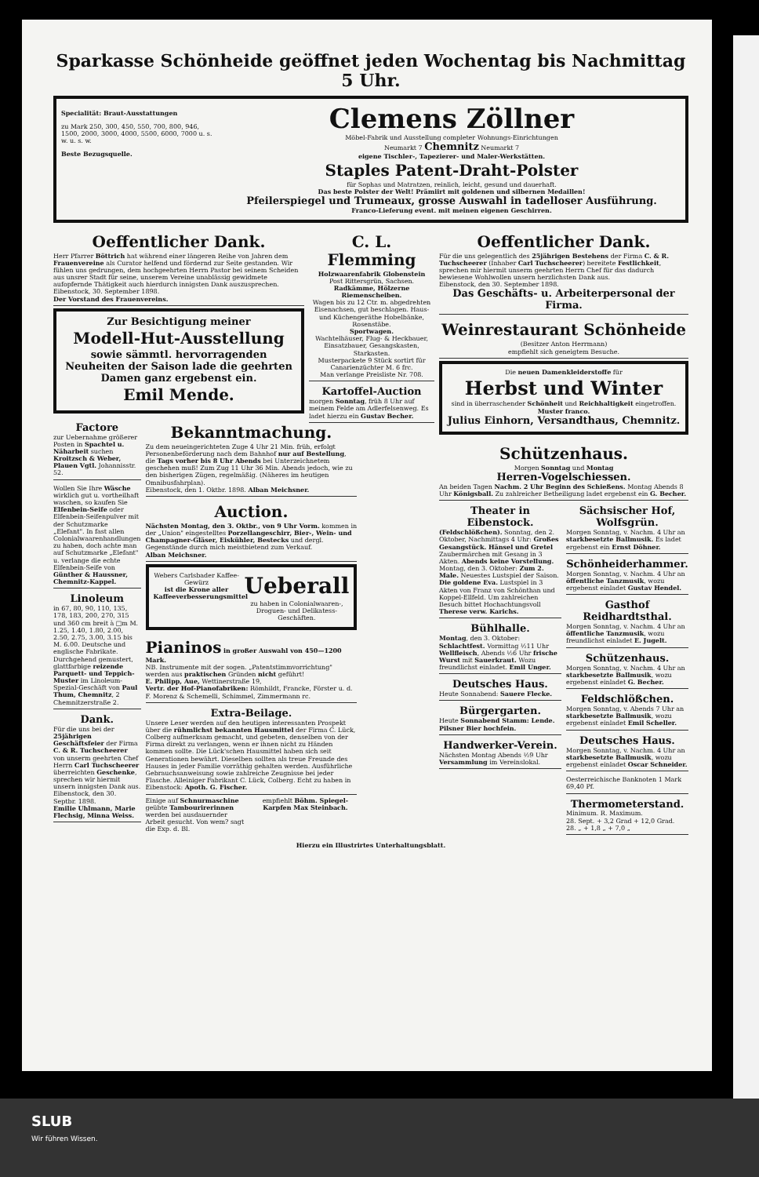Sparkasse Schönheide geöffnet jeden Wochentag bis Nachmittag 5 Uhr.
Specialität: Braut-Ausstattungen
zu Mark 250, 300, 450, 550, 700, 800, 946, 1500, 2000, 3000, 4000, 5500, 6000, 7000 u. s. w. u. s. w.
Beste Bezugsquelle.
Clemens Zöllner
Möbel-Fabrik und Ausstellung completer Wohnungs-Einrichtungen
Neumarkt 7 Chemnitz Neumarkt 7
eigene Tischler-, Tapezierer- und Maler-Werkstätten.
Staples Patent-Draht-Polster
für Sophas und Matratzen, reinlich, leicht, gesund und dauerhaft.
Das beste Polster der Welt! Prämiirt mit goldenen und silbernen Medaillen!
Pfeilerspiegel und Trumeaux, grosse Auswahl in tadelloser Ausführung.
Franco-Lieferung event. mit meinen eigenen Geschirren.
Oeffentlicher Dank.
Herr Pfarrer Böttrich hat während einer längeren Reihe von Jahren dem Frauenvereine als Curator helfend und fördernd zur Seite gestanden. Wir fühlen uns gedrungen, dem hochgeehrten Herrn Pastor bei seinem Scheiden aus unsrer Stadt für seine, unserem Vereine unablässig gewidmete aufopfernde Thätigkeit auch hierdurch innigsten Dank auszusprechen.
Eibenstock, 30. September 1898.
Der Vorstand des Frauenvereins.
Zur Besichtigung meiner
Modell-Hut-Ausstellung
sowie sämmtl. hervorragenden Neuheiten der Saison lade die geehrten Damen ganz ergebenst ein.
Emil Mende.
Factore
zur Uebernahme größerer Posten in Spachtel u. Näharbeit suchen Kroitzsch & Weber, Plauen Vgtl. Johannisstr. 52.
Wollen Sie Ihre Wäsche wirklich gut u. vortheilhaft waschen, so kaufen Sie Elfenbein-Seife oder Elfenbein-Seifenpulver mit der Schutzmarke „Elefant". In fast allen Colonialwaarenhandlungen zu haben, doch achte man auf Schutzmarke „Elefant" u. verlange die echte Elfenbein-Seife von Günther & Haussner, Chemnitz-Kappel.
Linoleum
in 67, 80, 90, 110, 135, 178, 183, 200, 270, 315 und 360 cm breit à □m M. 1.25, 1.40, 1.80, 2.00, 2.50, 2.75, 3.00, 3.15 bis M. 6.00. Deutsche und englische Fabrikate. Durchgehend gemustert, glattfarbige reizende Parquett- und Teppich-Muster im Linoleum-Spezial-Geschäft von Paul Thum, Chemnitz, 2 Chemnitzerstraße 2.
Dank.
Für die uns bei der 25jährigen Geschäftsfeier der Firma C. & R. Tuchscheerer von unserm geehrten Chef Herrn Carl Tuchscheerer überreichten Geschenke, sprechen wir hiermit unsern innigsten Dank aus.
Eibenstock, den 30. Septbr. 1898.
Emilie Uhlmann, Marie Flechsig, Minna Weiss.
Bekanntmachung.
Zu dem neueingerichteten Zuge 4 Uhr 21 Min. früh, erfolgt Personenbeförderung nach dem Bahnhof nur auf Bestellung, die Tags vorher bis 8 Uhr Abends bei Unterzeichnetem geschehen muß! Zum Zug 11 Uhr 36 Min. Abends jedoch, wie zu den bisherigen Zügen, regelmäßig. (Näheres im heutigen Omnibusfahrplan).
Eibenstock, den 1. Oktbr. 1898. Alban Meichsner.
Auction.
Nächsten Montag, den 3. Oktbr., von 9 Uhr Vorm. kommen in der „Union" eingestelltes Porzellangeschirr, Bier-, Wein- und Champagner-Gläser, Eiskühler, Bestecks und dergl. Gegenstände durch mich meistbietend zum Verkauf.
Alban Meichsner.
Webers Carlsbader Kaffee-Gewürz
ist die Krone aller Kaffeeverbesserungsmittel
Ueberall
zu haben in Colonialwaaren-, Droguen- und Delikatess-Geschäften.
Pianinos in großer Auswahl von 450—1200 Mark.
NB. Instrumente mit der sogen. „Patentstimmvorrichtung" werden aus praktischen Gründen nicht geführt!
E. Philipp, Aue, Wettinerstraße 19,
Vertr. der Hof-Pianofabriken: Römhildt, Francke, Förster u. d. F. Morenz & Schemelli, Schimmel, Zimmermann rc.
Extra-Beilage.
Unsere Leser werden auf den heutigen interessanten Prospekt über die rühmlichst bekannten Hausmittel der Firma C. Lück, Colberg aufmerksam gemacht, und gebeten, denselben von der Firma direkt zu verlangen, wenn er ihnen nicht zu Händen kommen sollte. Die Lück'schen Hausmittel haben sich seit Generationen bewährt. Dieselben sollten als treue Freunde des Hauses in jeder Familie vorräthig gehalten werden. Ausführliche Gebrauchsanweisung sowie zahlreiche Zeugnisse bei jeder Flasche. Alleiniger Fabrikant C. Lück, Colberg. Echt zu haben in Eibenstock: Apoth. G. Fischer.
Einige auf Schnurmaschine geübte Tambourirerinnen werden bei ausdauernder Arbeit gesucht. Von wem? sagt die Exp. d. Bl.
empfiehlt Böhm. Spiegel-Karpfen Max Steinbach.
C. L. Flemming
Holzwaarenfabrik Globenstein
Post Rittersgrün, Sachsen.
Radkämme, Hölzerne Riemenscheiben.
Wagen bis zu 12 Ctr. m. abgedrehten Eisenachsen, gut beschlagen. Haus- und Küchengeräthe Hobelbänke, Rosenstäbe.
Sportwagen.
Wachtelhäuser, Flug- & Heckbauer, Einsatzbauer, Gesangskasten, Starkasten.
Musterpackete 9 Stück sortirt für Canarienzüchter M. 6 frc.
Man verlange Preisliste Nr. 708.
Kartoffel-Auction
morgen Sonntag, früh 8 Uhr auf meinem Felde am Adlerfelsenweg. Es ladet hierzu ein Gustav Becher.
Oeffentlicher Dank.
Für die uns gelegentlich des 25jährigen Bestehens der Firma C. & R. Tuchscheerer (Inhaber Carl Tuchscheerer) bereitete Festlichkeit, sprechen mir hiermit unserm geehrten Herrn Chef für das dadurch bewiesene Wohlwollen unsern herzlichsten Dank aus.
Eibenstock, den 30. September 1898.
Das Geschäfts- u. Arbeiterpersonal der Firma.
Weinrestaurant Schönheide
(Besitzer Anton Herrmann)
empfiehlt sich geneigtem Besuche.
Die neuen Damenkleiderstoffe für
Herbst und Winter
sind in überraschender Schönheit und Reichhaltigkeit eingetroffen.
Muster franco.
Julius Einhorn, Versandthaus, Chemnitz.
Schützenhaus.
Morgen Sonntag und Montag
Herren-Vogelschiessen.
An beiden Tagen Nachm. 2 Uhr Beginn des Schießens. Montag Abends 8 Uhr Königsball. Zu zahlreicher Betheiligung ladet ergebenst ein G. Becher.
Theater in Eibenstock.
(Feldschlößchen). Sonntag, den 2. Oktober, Nachmittags 4 Uhr: Großes Gesangstück. Hänsel und Gretel Zaubermärchen mit Gesang in 3 Akten. Abends keine Vorstellung. Montag, den 3. Oktober: Zum 2. Male. Neuestes Lustspiel der Saison. Die goldene Eva. Lustspiel in 3 Akten von Franz von Schönthan und Koppel-Ellfeld. Um zahlreichen Besuch bittet Hochachtungsvoll Therese verw. Karichs.
Bühlhalle.
Montag, den 3. Oktober: Schlachtfest. Vormittag ½11 Uhr Wellfleisch, Abends ½6 Uhr frische Wurst mit Sauerkraut. Wozu freundlichst einladet. Emil Unger.
Deutsches Haus.
Heute Sonnabend: Sauere Flecke.
Bürgergarten.
Heute Sonnabend Stamm: Lende. Pilsner Bier hochfein.
Handwerker-Verein.
Nächsten Montag Abends ½9 Uhr Versammlung im Vereinslokal.
Sächsischer Hof, Wolfsgrün.
Morgen Sonntag, v. Nachm. 4 Uhr an starkbesetzte Ballmusik. Es ladet ergebenst ein Ernst Döhner.
Schönheiderhammer.
Morgen Sonntag, v. Nachm. 4 Uhr an öffentliche Tanzmusik, wozu ergebenst einladet Gustav Hendel.
Gasthof Reidhardtsthal.
Morgen Sonntag, v. Nachm. 4 Uhr an öffentliche Tanzmusik, wozu freundlichst einladet E. Jugelt.
Schützenhaus.
Morgen Sonntag, v. Nachm. 4 Uhr an starkbesetzte Ballmusik, wozu ergebenst einladet G. Becher.
Feldschlößchen.
Morgen Sonntag, v. Abends 7 Uhr an starkbesetzte Ballmusik, wozu ergebenst einladet Emil Scheller.
Deutsches Haus.
Morgen Sonntag, v. Nachm. 4 Uhr an starkbesetzte Ballmusik, wozu ergebenst einladet Oscar Schneider.
Oesterreichische Banknoten 1 Mark 69,40 Pf.
Thermometerstand.
Minimum. R. Maximum.
28. Sept. + 3,2 Grad + 12,0 Grad.
28. „ + 1,8 „ + 7,0 „
Hierzu ein Illustrirtes Unterhaltungsblatt.
SLUB
Wir führen Wissen.